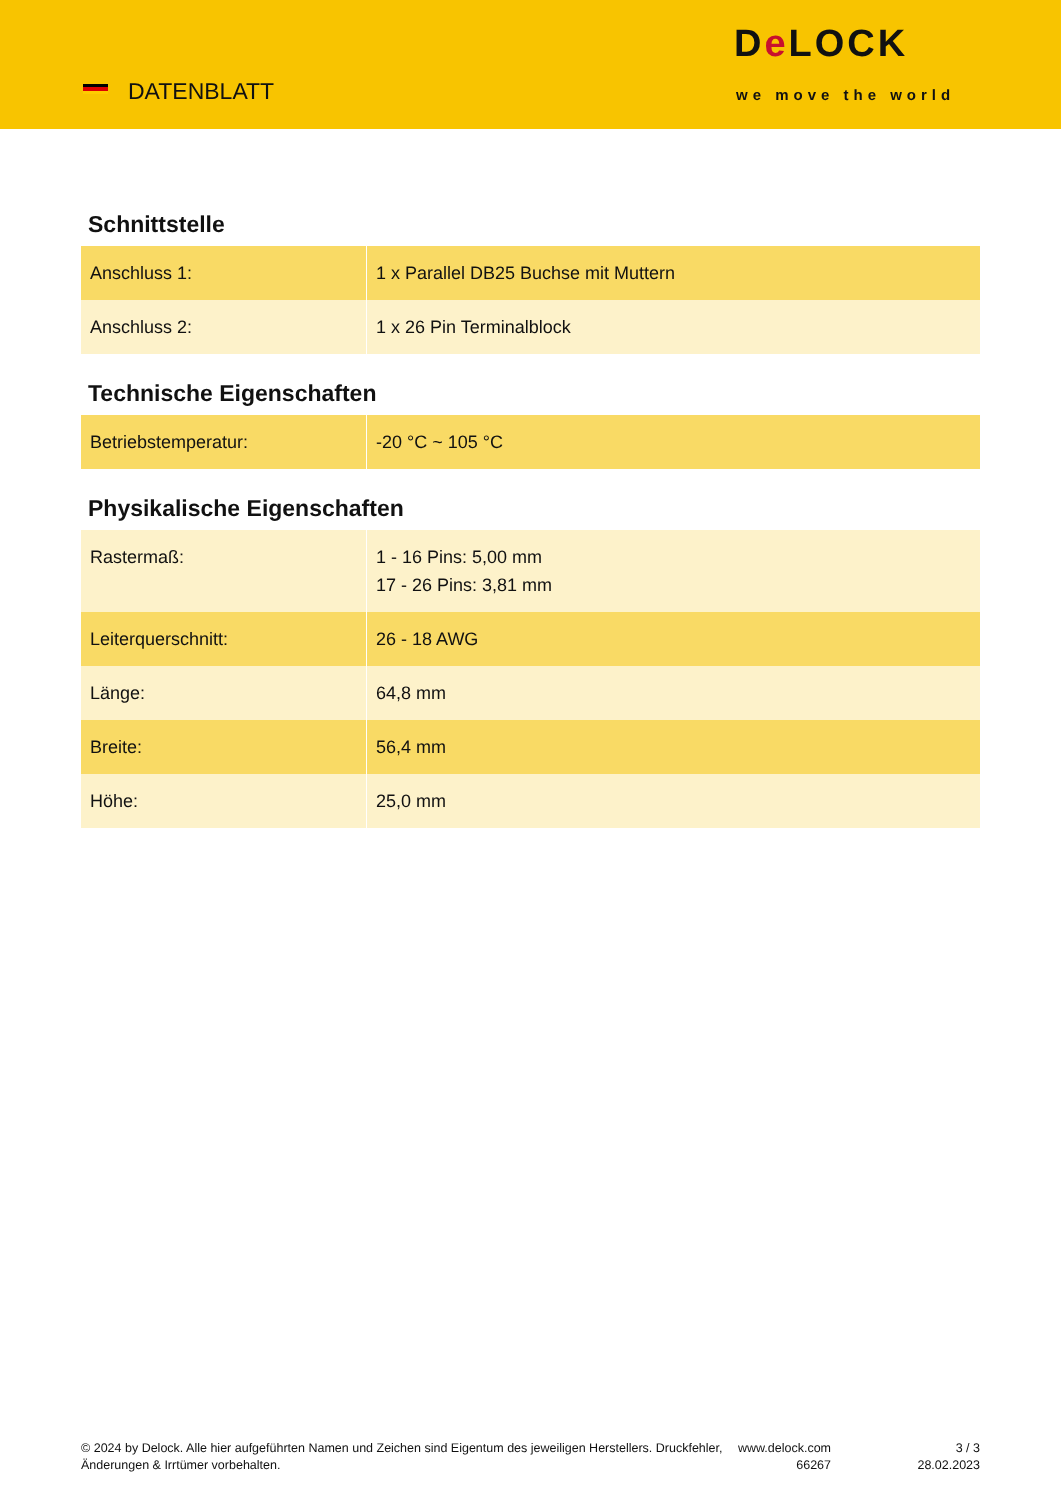DATENBLATT
De LOCK
we move the world
Schnittstelle
| Anschluss 1: | 1 x Parallel DB25 Buchse mit Muttern |
| Anschluss 2: | 1 x 26 Pin Terminalblock |
Technische Eigenschaften
| Betriebstemperatur: | -20 °C ~ 105 °C |
Physikalische Eigenschaften
| Rastermaß: | 1 - 16 Pins: 5,00 mm 17 - 26 Pins: 3,81 mm |
| Leiterquerschnitt: | 26 - 18 AWG |
| Länge: | 64,8 mm |
| Breite: | 56,4 mm |
| Höhe: | 25,0 mm |
© 2024 by Delock. Alle hier aufgeführten Namen und Zeichen sind Eigentum des jeweiligen Herstellers. Druckfehler, Änderungen & Irrtümer vorbehalten.
www.delock.com
66267
3 / 3
28.02.2023